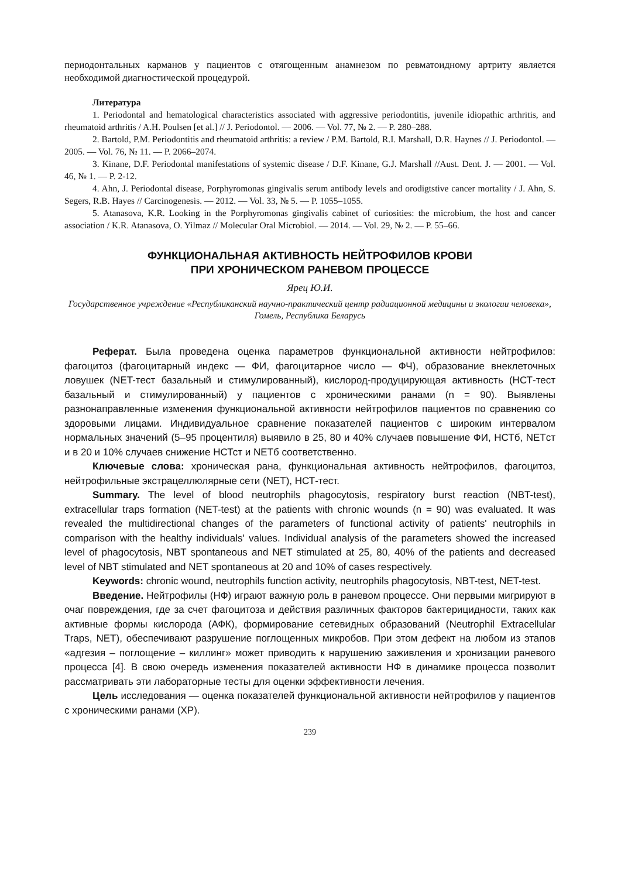периодонтальных карманов у пациентов с отягощенным анамнезом по ревматоидному артриту является необходимой диагностической процедурой.
Литература
1. Periodontal and hematological characteristics associated with aggressive periodontitis, juvenile idiopathic arthritis, and rheumatoid arthritis / A.H. Poulsen [et al.] // J. Periodontol. — 2006. — Vol. 77, № 2. — P. 280–288.
2. Bartold, P.M. Periodontitis and rheumatoid arthritis: a review / P.M. Bartold, R.I. Marshall, D.R. Haynes // J. Periodontol. — 2005. — Vol. 76, № 11. — P. 2066–2074.
3. Kinane, D.F. Periodontal manifestations of systemic disease / D.F. Kinane, G.J. Marshall //Aust. Dent. J. — 2001. — Vol. 46, № 1. — P. 2-12.
4. Ahn, J. Periodontal disease, Porphyromonas gingivalis serum antibody levels and orodigtstive cancer mortality / J. Ahn, S. Segers, R.B. Hayes // Carcinogenesis. — 2012. — Vol. 33, № 5. — P. 1055–1055.
5. Atanasova, K.R. Looking in the Porphyromonas gingivalis cabinet of curiosities: the microbium, the host and cancer association / K.R. Atanasova, O. Yilmaz // Molecular Oral Microbiol. — 2014. — Vol. 29, № 2. — P. 55–66.
ФУНКЦИОНАЛЬНАЯ АКТИВНОСТЬ НЕЙТРОФИЛОВ КРОВИ
ПРИ ХРОНИЧЕСКОМ РАНЕВОМ ПРОЦЕССЕ
Ярец Ю.И.
Государственное учреждение «Республиканский научно-практический центр радиационной медицины и экологии человека», Гомель, Республика Беларусь
Реферат. Была проведена оценка параметров функциональной активности нейтрофилов: фагоцитоз (фагоцитарный индекс — ФИ, фагоцитарное число — ФЧ), образование внеклеточных ловушек (NET-тест базальный и стимулированный), кислород-продуцирующая активность (НСТ-тест базальный и стимулированный) у пациентов с хроническими ранами (n = 90). Выявлены разнонаправленные изменения функциональной активности нейтрофилов пациентов по сравнению со здоровыми лицами. Индивидуальное сравнение показателей пациентов с широким интервалом нормальных значений (5–95 процентиля) выявило в 25, 80 и 40% случаев повышение ФИ, НСТб, NETст и в 20 и 10% случаев снижение НСТст и NETб соответственно.
Ключевые слова: хроническая рана, функциональная активность нейтрофилов, фагоцитоз, нейтрофильные экстрацеллюлярные сети (NET), НСТ-тест.
Summary. The level of blood neutrophils phagocytosis, respiratory burst reaction (NBT-test), extracellular traps formation (NET-test) at the patients with chronic wounds (n = 90) was evaluated. It was revealed the multidirectional changes of the parameters of functional activity of patients' neutrophils in comparison with the healthy individuals' values. Individual analysis of the parameters showed the increased level of phagocytosis, NBT spontaneous and NET stimulated at 25, 80, 40% of the patients and decreased level of NBT stimulated and NET spontaneous at 20 and 10% of cases respectively.
Keywords: chronic wound, neutrophils function activity, neutrophils phagocytosis, NBT-test, NET-test.
Введение. Нейтрофилы (НФ) играют важную роль в раневом процессе. Они первыми мигрируют в очаг повреждения, где за счет фагоцитоза и действия различных факторов бактерицидности, таких как активные формы кислорода (АФК), формирование сетевидных образований (Neutrophil Extracellular Traps, NET), обеспечивают разрушение поглощенных микробов. При этом дефект на любом из этапов «адгезия – поглощение – киллинг» может приводить к нарушению заживления и хронизации раневого процесса [4]. В свою очередь изменения показателей активности НФ в динамике процесса позволит рассматривать эти лабораторные тесты для оценки эффективности лечения.
Цель исследования — оценка показателей функциональной активности нейтрофилов у пациентов с хроническими ранами (ХР).
239